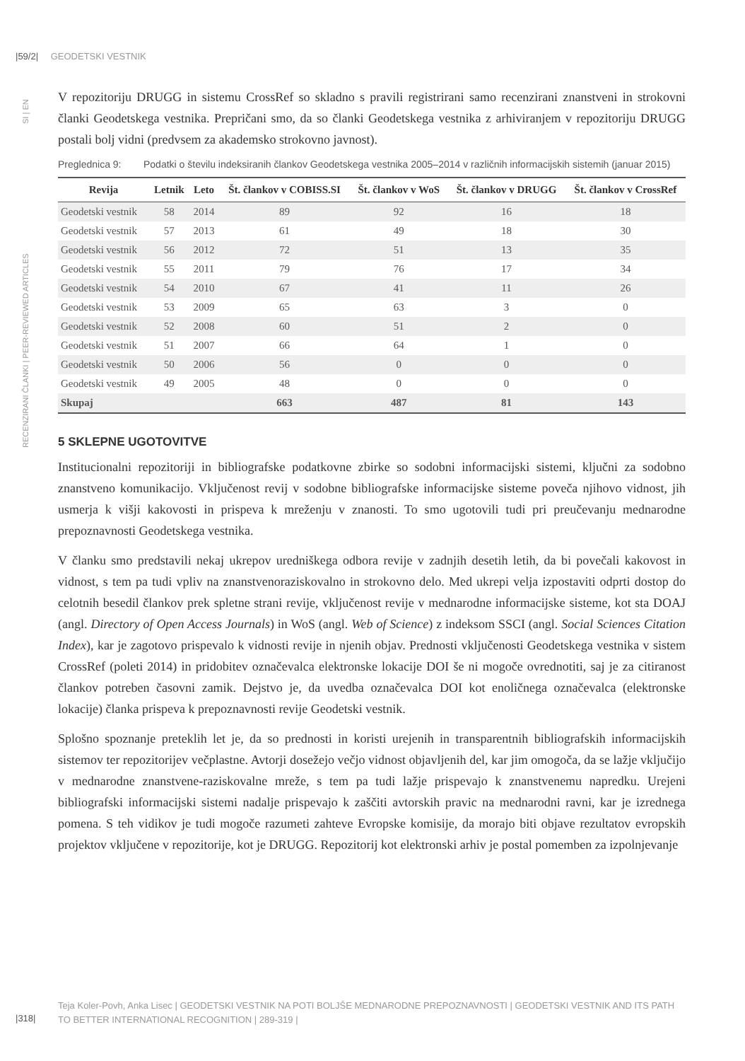|59/2| GEODETSKI VESTNIK
RECENZIRANI ČLANKI | PEER-REVIEWED ARTICLES SI | EN
V repozitoriju DRUGG in sistemu CrossRef so skladno s pravili registrirani samo recenzirani znanstveni in strokovni članki Geodetskega vestnika. Prepričani smo, da so članki Geodetskega vestnika z arhiviranjem v repozitoriju DRUGG postali bolj vidni (predvsem za akademsko strokovno javnost).
Preglednica 9: Podatki o številu indeksiranih člankov Geodetskega vestnika 2005–2014 v različnih informacijskih sistemih (januar 2015)
| Revija | Letnik | Leto | Št. člankov v COBISS.SI | Št. člankov v WoS | Št. člankov v DRUGG | Št. člankov v CrossRef |
| --- | --- | --- | --- | --- | --- | --- |
| Geodetski vestnik | 58 | 2014 | 89 | 92 | 16 | 18 |
| Geodetski vestnik | 57 | 2013 | 61 | 49 | 18 | 30 |
| Geodetski vestnik | 56 | 2012 | 72 | 51 | 13 | 35 |
| Geodetski vestnik | 55 | 2011 | 79 | 76 | 17 | 34 |
| Geodetski vestnik | 54 | 2010 | 67 | 41 | 11 | 26 |
| Geodetski vestnik | 53 | 2009 | 65 | 63 | 3 | 0 |
| Geodetski vestnik | 52 | 2008 | 60 | 51 | 2 | 0 |
| Geodetski vestnik | 51 | 2007 | 66 | 64 | 1 | 0 |
| Geodetski vestnik | 50 | 2006 | 56 | 0 | 0 | 0 |
| Geodetski vestnik | 49 | 2005 | 48 | 0 | 0 | 0 |
| Skupaj | | | 663 | 487 | 81 | 143 |
5 SKLEPNE UGOTOVITVE
Institucionalni repozitoriji in bibliografske podatkovne zbirke so sodobni informacijski sistemi, ključni za sodobno znanstveno komunikacijo. Vključenost revij v sodobne bibliografske informacijske sisteme poveča njihovo vidnost, jih usmerja k višji kakovosti in prispeva k mreženju v znanosti. To smo ugotovili tudi pri preučevanju mednarodne prepoznavnosti Geodetskega vestnika.
V članku smo predstavili nekaj ukrepov uredniškega odbora revije v zadnjih desetih letih, da bi povečali kakovost in vidnost, s tem pa tudi vpliv na znanstvenoraziskovalno in strokovno delo. Med ukrepi velja izpostaviti odprti dostop do celotnih besedil člankov prek spletne strani revije, vključenost revije v mednarodne informacijske sisteme, kot sta DOAJ (angl. Directory of Open Access Journals) in WoS (angl. Web of Science) z indeksom SSCI (angl. Social Sciences Citation Index), kar je zagotovo prispevalo k vidnosti revije in njenih objav. Prednosti vključenosti Geodetskega vestnika v sistem CrossRef (poleti 2014) in pridobitev označevalca elektronske lokacije DOI še ni mogoče ovrednotiti, saj je za citiranost člankov potreben časovni zamik. Dejstvo je, da uvedba označevalca DOI kot enoličnega označevalca (elektronske lokacije) članka prispeva k prepoznavnosti revije Geodetski vestnik.
Splošno spoznanje preteklih let je, da so prednosti in koristi urejenih in transparentnih bibliografskih informacijskih sistemov ter repozitorijev večplastne. Avtorji dosežejo večjo vidnost objavljenih del, kar jim omogoča, da se lažje vključijo v mednarodne znanstvene-raziskovalne mreže, s tem pa tudi lažje prispevajo k znanstvenemu napredku. Urejeni bibliografski informacijski sistemi nadalje prispevajo k zaščiti avtorskih pravic na mednarodni ravni, kar je izrednega pomena. S teh vidikov je tudi mogoče razumeti zahteve Evropske komisije, da morajo biti objave rezultatov evropskih projektov vključene v repozitorije, kot je DRUGG. Repozitorij kot elektronski arhiv je postal pomemben za izpolnjevanje
Teja Koler-Povh, Anka Lisec | GEODETSKI VESTNIK NA POTI BOLJŠE MEDNARODNE PREPOZNAVNOSTI | GEODETSKI VESTNIK AND ITS PATH TO BETTER INTERNATIONAL RECOGNITION | 289-319 |
|318|